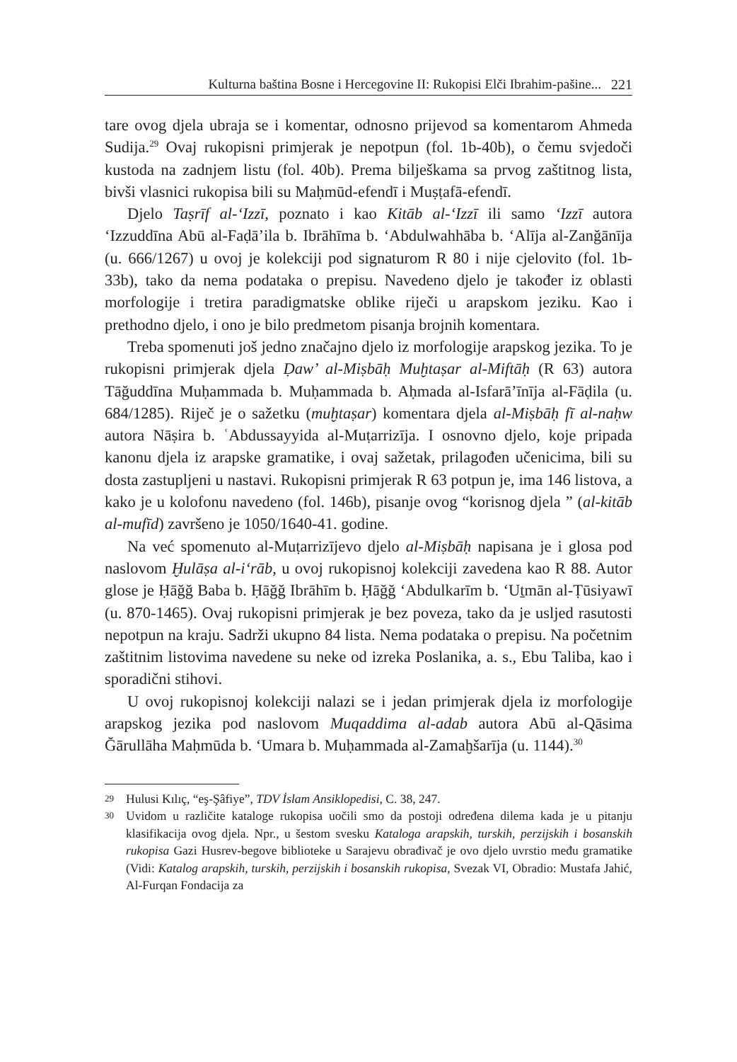Kulturna baština Bosne i Hercegovine II: Rukopisi Elči Ibrahim-pašine... 221
tare ovog djela ubraja se i komentar, odnosno prijevod sa komentarom Ahmeda Sudija.<sup>29</sup> Ovaj rukopisni primjerak je nepotpun (fol. 1b-40b), o čemu svjedoči kustoda na zadnjem listu (fol. 40b). Prema bilješkama sa prvog zaštitnog lista, bivši vlasnici rukopisa bili su Maḥmūd-efendī i Muṣṭafā-efendī.
Djelo Taṣrīf al-‘Izzī, poznato i kao Kitāb al-‘Izzī ili samo ‘Izzī autora ‘Izzuddīna Abū al-Faḍā’ila b. Ibrāhīma b. ‘Abdulwahhāba b. ‘Alīja al-Zanğānīja (u. 666/1267) u ovoj je kolekciji pod signaturom R 80 i nije cjelovito (fol. 1b-33b), tako da nema podataka o prepisu. Navedeno djelo je također iz oblasti morfologije i tretira paradigmatske oblike riječi u arapskom jeziku. Kao i prethodno djelo, i ono je bilo predmetom pisanja brojnih komentara.
Treba spomenuti još jedno značajno djelo iz morfologije arapskog jezika. To je rukopisni primjerak djela Ḍaw’ al-Miṣbāḥ Muḫtaṣar al-Miftāḥ (R 63) autora Tāğuddīna Muḥammada b. Muḥammada b. Aḥmada al-Isfarā’īnīja al-Fāḍila (u. 684/1285). Riječ je o sažetku (muḫtaṣar) komentara djela al-Miṣbāḥ fī al-naḥw autora Nāṣira b. ʿAbdussayyida al-Muṭarrizīja. I osnovno djelo, koje pripada kanonu djela iz arapske gramatike, i ovaj sažetak, prilagođen učenicima, bili su dosta zastupljeni u nastavi. Rukopisni primjerak R 63 potpun je, ima 146 listova, a kako je u kolofonu navedeno (fol. 146b), pisanje ovog “korisnog djela ” (al-kitāb al-mufīd) završeno je 1050/1640-41. godine.
Na već spomenuto al-Muṭarrizījevo djelo al-Miṣbāḥ napisana je i glosa pod naslovom Ḫulāṣa al-i‘rāb, u ovoj rukopisnoj kolekciji zavedena kao R 88. Autor glose je Ḥāğğ Baba b. Ḥāğğ Ibrāhīm b. Ḥāğğ ‘Abdulkarīm b. ‘Uṯmān al-Ṭūsiyawī (u. 870-1465). Ovaj rukopisni primjerak je bez poveza, tako da je usljed rasutosti nepotpun na kraju. Sadrži ukupno 84 lista. Nema podataka o prepisu. Na početnim zaštitnim listovima navedene su neke od izreka Poslanika, a. s., Ebu Taliba, kao i sporadični stihovi.
U ovoj rukopisnoj kolekciji nalazi se i jedan primjerak djela iz morfologije arapskog jezika pod naslovom Muqaddima al-adab autora Abū al-Qāsima Ğārullāha Maḥmūda b. ‘Umara b. Muḥammada al-Zamaḫšarīja (u. 1144).<sup>30</sup>
29 Hulusi Kılıç, “eş-Şâfiye”, TDV İslam Ansiklopedisi, C. 38, 247.
30 Uvidom u različite kataloge rukopisa uočili smo da postoji određena dilema kada je u pitanju klasifikacija ovog djela. Npr., u šestom svesku Kataloga arapskih, turskih, perzijskih i bosanskih rukopisa Gazi Husrev-begove biblioteke u Sarajevu obrađivač je ovo djelo uvrstio među gramatike (Vidi: Katalog arapskih, turskih, perzijskih i bosanskih rukopisa, Svezak VI, Obradio: Mustafa Jahić, Al-Furqan Fondacija za